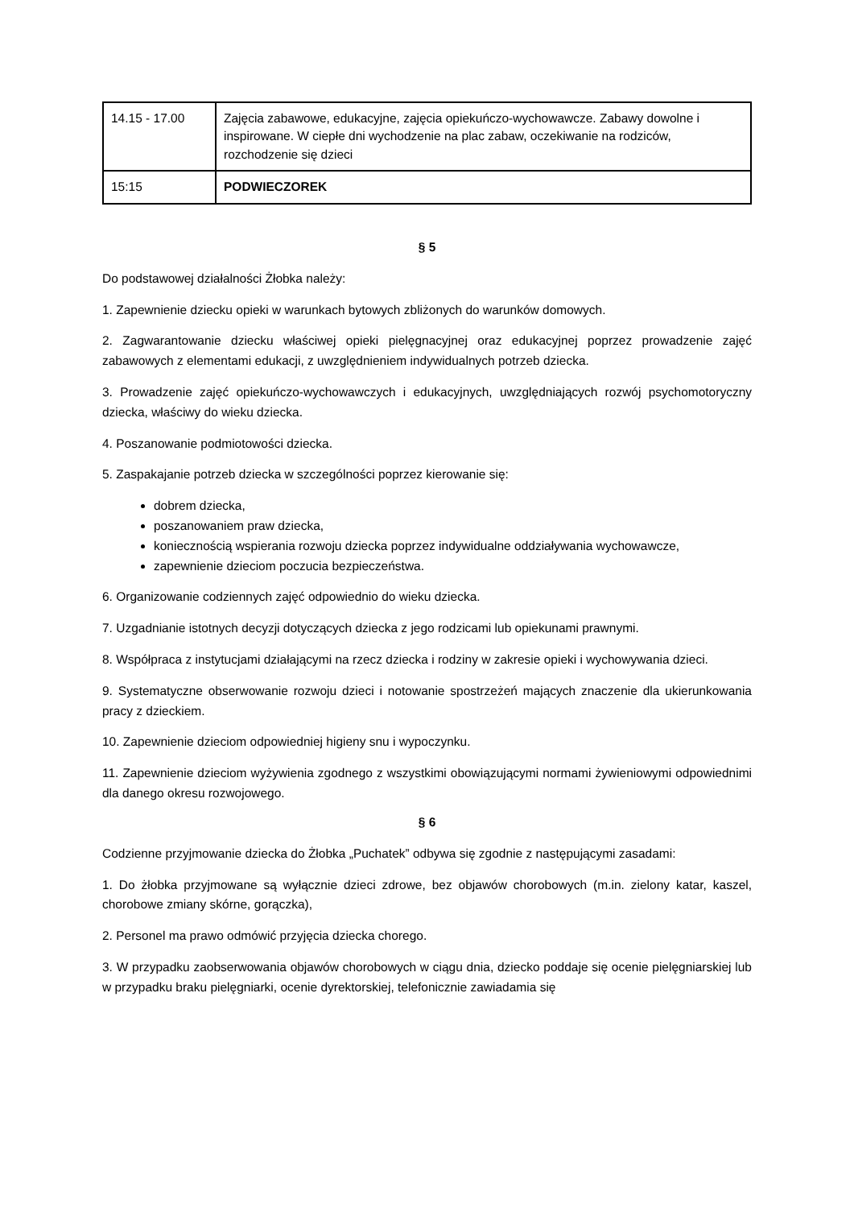| 14.15 - 17.00 | Zajęcia zabawowe, edukacyjne, zajęcia opiekuńczo-wychowawcze. Zabawy dowolne i inspirowane. W ciepłe dni wychodzenie na plac zabaw, oczekiwanie na rodziców, rozchodzenie się dzieci |
| 15:15 | PODWIECZOREK |
§ 5
Do podstawowej działalności Żłobka należy:
1. Zapewnienie dziecku opieki w warunkach bytowych zbliżonych do warunków domowych.
2. Zagwarantowanie dziecku właściwej opieki pielęgnacyjnej oraz edukacyjnej poprzez prowadzenie zajęć zabawowych z elementami edukacji, z uwzględnieniem indywidualnych potrzeb dziecka.
3. Prowadzenie zajęć opiekuńczo-wychowawczych i edukacyjnych, uwzględniających rozwój psychomotoryczny dziecka, właściwy do wieku dziecka.
4. Poszanowanie podmiotowości dziecka.
5. Zaspakajanie potrzeb dziecka w szczególności poprzez kierowanie się:
dobrem dziecka,
poszanowaniem praw dziecka,
koniecznością wspierania rozwoju dziecka poprzez indywidualne oddziaływania wychowawcze,
zapewnienie dzieciom poczucia bezpieczeństwa.
6. Organizowanie codziennych zajęć odpowiednio do wieku dziecka.
7. Uzgadnianie istotnych decyzji dotyczących dziecka z jego rodzicami lub opiekunami prawnymi.
8. Współpraca z instytucjami działającymi na rzecz dziecka i rodziny w zakresie opieki i wychowywania dzieci.
9. Systematyczne obserwowanie rozwoju dzieci i notowanie spostrzeżeń mających znaczenie dla ukierunkowania pracy z dzieckiem.
10. Zapewnienie dzieciom odpowiedniej higieny snu i wypoczynku.
11. Zapewnienie dzieciom wyżywienia zgodnego z wszystkimi obowiązującymi normami żywieniowymi odpowiednimi dla danego okresu rozwojowego.
§ 6
Codzienne przyjmowanie dziecka do Żłobka „Puchatek” odbywa się zgodnie z następującymi zasadami:
1. Do żłobka przyjmowane są wyłącznie dzieci zdrowe, bez objawów chorobowych (m.in. zielony katar, kaszel, chorobowe zmiany skórne, gorączka),
2. Personel ma prawo odmówić przyjęcia dziecka chorego.
3. W przypadku zaobserwowania objawów chorobowych w ciągu dnia, dziecko poddaje się ocenie pielęgniarskiej lub w przypadku braku pielęgniarki, ocenie dyrektorskiej, telefonicznie zawiadamia się